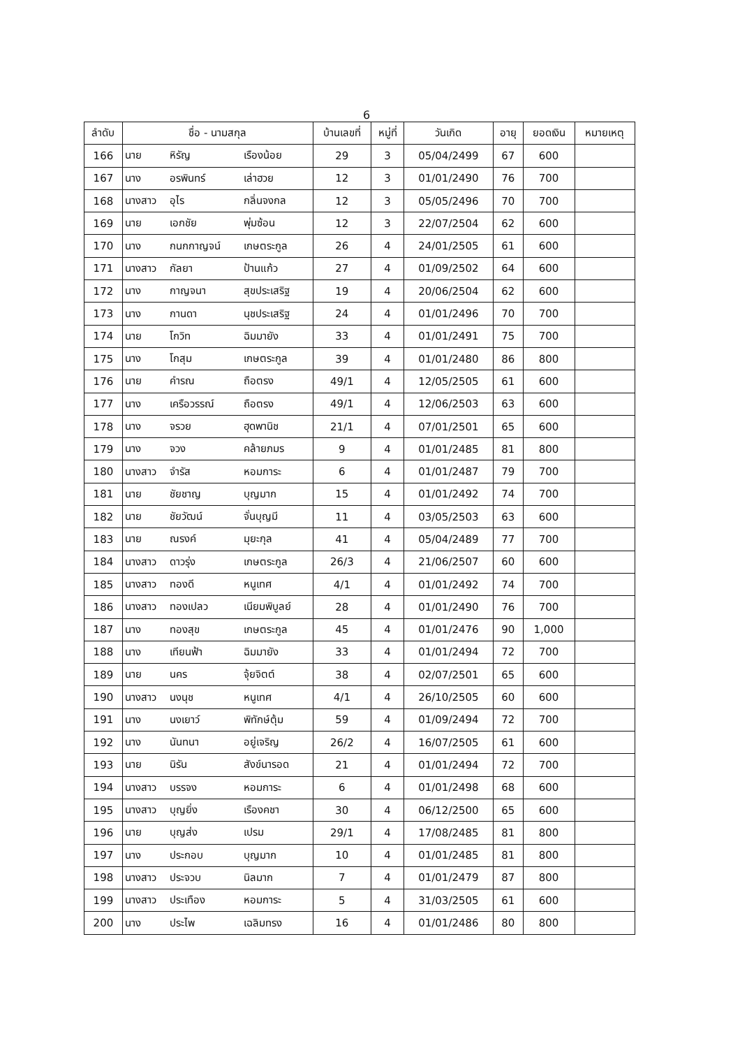6
| ลำดับ | ชื่อ - นามสกุล | | | บ้านเลขที่ | หมู่ที่ | วันเกิด | อายุ | ยอดเงิน | หมายเหตุ |
| --- | --- | --- | --- | --- | --- | --- | --- | --- | --- |
| 166 | นาย | หิรัญ | เรืองน้อย | 29 | 3 | 05/04/2499 | 67 | 600 | |
| 167 | นาง | อรพินทร์ | เล่าฮวย | 12 | 3 | 01/01/2490 | 76 | 700 | |
| 168 | นางสาว | อุไร | กลิ่นจงกล | 12 | 3 | 05/05/2496 | 70 | 700 | |
| 169 | นาย | เอกชัย | พุ่มซ้อน | 12 | 3 | 22/07/2504 | 62 | 600 | |
| 170 | นาง | กนกกาญจน์ | เกษตระกูล | 26 | 4 | 24/01/2505 | 61 | 600 | |
| 171 | นางสาว | กัลยา | ป้านแก้ว | 27 | 4 | 01/09/2502 | 64 | 600 | |
| 172 | นาง | กาญจนา | สุขประเสริฐ | 19 | 4 | 20/06/2504 | 62 | 600 | |
| 173 | นาง | กานดา | นุชประเสริฐ | 24 | 4 | 01/01/2496 | 70 | 700 | |
| 174 | นาย | โกวิท | ฉิมมายัง | 33 | 4 | 01/01/2491 | 75 | 700 | |
| 175 | นาง | โกสุม | เกษตระกูล | 39 | 4 | 01/01/2480 | 86 | 800 | |
| 176 | นาย | คำรณ | ถือตรง | 49/1 | 4 | 12/05/2505 | 61 | 600 | |
| 177 | นาง | เครือวรรณ์ | ถือตรง | 49/1 | 4 | 12/06/2503 | 63 | 600 | |
| 178 | นาง | จรวย | ฮุดพานิช | 21/1 | 4 | 07/01/2501 | 65 | 600 | |
| 179 | นาง | จวง | คล้ายภมร | 9 | 4 | 01/01/2485 | 81 | 800 | |
| 180 | นางสาว | จำรัส | หอมการะ | 6 | 4 | 01/01/2487 | 79 | 700 | |
| 181 | นาย | ชัยชาญ | บุญมาก | 15 | 4 | 01/01/2492 | 74 | 700 | |
| 182 | นาย | ชัยวัฒน์ | จั่นบุญมี | 11 | 4 | 03/05/2503 | 63 | 600 | |
| 183 | นาย | ณรงค์ | มุยะกุล | 41 | 4 | 05/04/2489 | 77 | 700 | |
| 184 | นางสาว | ดาวรุ่ง | เกษตระกูล | 26/3 | 4 | 21/06/2507 | 60 | 600 | |
| 185 | นางสาว | ทองดี | หนูเทศ | 4/1 | 4 | 01/01/2492 | 74 | 700 | |
| 186 | นางสาว | ทองเปลว | เนียมพิบูลย์ | 28 | 4 | 01/01/2490 | 76 | 700 | |
| 187 | นาง | ทองสุข | เกษตระกูล | 45 | 4 | 01/01/2476 | 90 | 1,000 | |
| 188 | นาง | เทียนฟ้า | ฉิมมายัง | 33 | 4 | 01/01/2494 | 72 | 700 | |
| 189 | นาย | นคร | จุ้ยจิตต์ | 38 | 4 | 02/07/2501 | 65 | 600 | |
| 190 | นางสาว | นงนุช | หนูเทศ | 4/1 | 4 | 26/10/2505 | 60 | 600 | |
| 191 | นาง | นงเยาว์ | พิทักษ์ตุ้ม | 59 | 4 | 01/09/2494 | 72 | 700 | |
| 192 | นาง | นันทนา | อยู่เจริญ | 26/2 | 4 | 16/07/2505 | 61 | 600 | |
| 193 | นาย | นิรัน | สังข์นารอด | 21 | 4 | 01/01/2494 | 72 | 700 | |
| 194 | นางสาว | บรรจง | หอมการะ | 6 | 4 | 01/01/2498 | 68 | 600 | |
| 195 | นางสาว | บุญยิ่ง | เรืองคชา | 30 | 4 | 06/12/2500 | 65 | 600 | |
| 196 | นาย | บุญส่ง | เปรม | 29/1 | 4 | 17/08/2485 | 81 | 800 | |
| 197 | นาง | ประกอบ | บุญมาก | 10 | 4 | 01/01/2485 | 81 | 800 | |
| 198 | นางสาว | ประจวบ | นิลมาก | 7 | 4 | 01/01/2479 | 87 | 800 | |
| 199 | นางสาว | ประเทือง | หอมการะ | 5 | 4 | 31/03/2505 | 61 | 600 | |
| 200 | นาง | ประไพ | เฉลิมทรง | 16 | 4 | 01/01/2486 | 80 | 800 | |